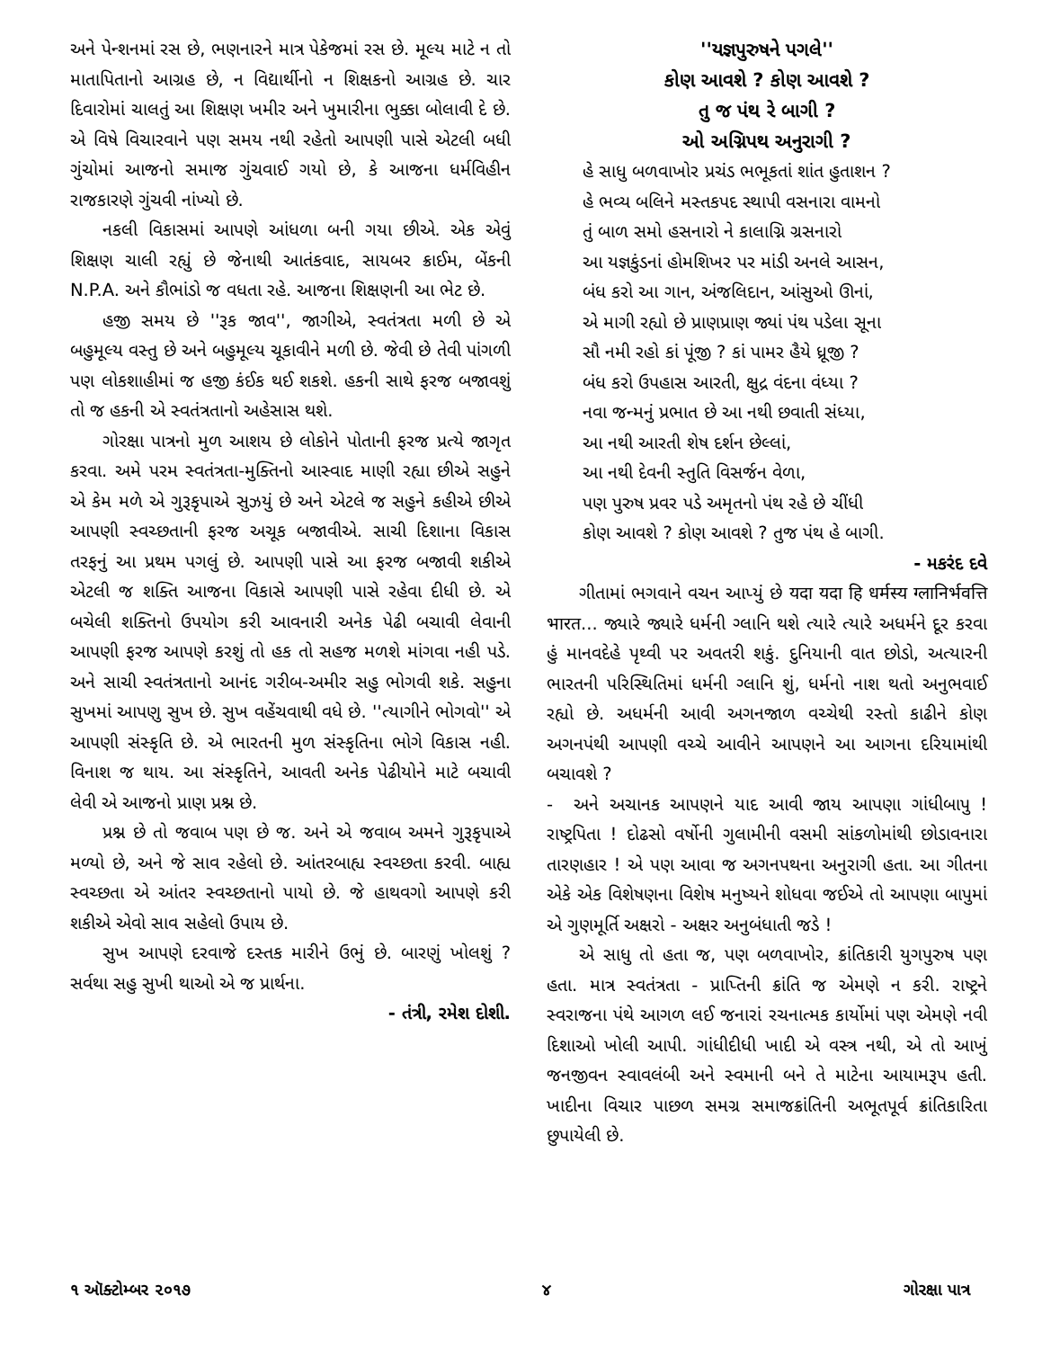અને પેન્શનમાં રસ છે, ભણનારને માત્ર પેકેજમાં રસ છે. મૂલ્ય માટે ન તો માતાપિતાનો આગ્રહ છે, ન વિદ્યાર્થીનો ન શિક્ષકનો આગ્રહ છે. ચાર દિવારોમાં ચાલતું આ શિક્ષણ ખમીર અને ખુમારીના ભુક્કા બોલાવી દે છે. એ વિષે વિચારવાને પણ સમય નથી રહેતો આપણી પાસે એટલી બધી ગુંચોમાં આજનો સમાજ ગુંચવાઈ ગયો છે, કે આજના ધર્મવિહીન રાજકારણે ગુંચવી નાંખ્યો છે.
નકલી વિકાસમાં આપણે આંધળા બની ગયા છીએ. એક એવું શિક્ષણ ચાલી રહ્યું છે જેનાથી આતંકવાદ, સાયબર ક્રાઈમ, બેંકની N.P.A. અને કૌભાંડો જ વધતા રહે. આજના શિક્ષણની આ ભેટ છે.
હજી સમય છે ''રૂક જાવ'', જાગીએ, સ્વતંત્રતા મળી છે એ બહુમૂલ્ય વસ્તુ છે અને બહુમૂલ્ય ચૂકાવીને મળી છે. જેવી છે તેવી પાંગળી પણ લોકશાહીમાં જ હજી કંઈક થઈ શકશે. હકની સાથે ફરજ બજાવશું તો જ હકની એ સ્વતંત્રતાનો અહેસાસ થશે.
ગોરક્ષા પાત્રનો મુળ આશય છે લોકોને પોતાની ફરજ પ્રત્યે જાગૃત કરવા. અમે પરમ સ્વતંત્રતા-મુક્તિનો આસ્વાદ માણી રહ્યા છીએ સહુને એ કેમ મળે એ ગુરૂકૃપાએ સુઝયું છે અને એટલે જ સહુને કહીએ છીએ આપણી સ્વચ્છતાની ફરજ અચૂક બજાવીએ. સાચી દિશાના વિકાસ તરફનું આ પ્રથમ પગલું છે. આપણી પાસે આ ફરજ બજાવી શકીએ એટલી જ શક્તિ આજના વિકાસે આપણી પાસે રહેવા દીધી છે. એ બચેલી શક્તિનો ઉપયોગ કરી આવનારી અનેક પેઢી બચાવી લેવાની આપણી ફરજ આપણે કરશું તો હક તો સહજ મળશે માંગવા નહી પડે. અને સાચી સ્વતંત્રતાનો આનંદ ગરીબ-અમીર સહુ ભોગવી શકે. સહુના સુખમાં આપણુ સુખ છે. સુખ વહેંચવાથી વધે છે. ''ત્યાગીને ભોગવો'' એ આપણી સંસ્કૃતિ છે. એ ભારતની મુળ સંસ્કૃતિના ભોગે વિકાસ નહી. વિનાશ જ થાય. આ સંસ્કૃતિને, આવતી અનેક પેઢીયોને માટે બચાવી લેવી એ આજનો પ્રાણ પ્રશ્ન છે.
પ્રશ્ન છે તો જવાબ પણ છે જ. અને એ જવાબ અમને ગુરૂકૃપાએ મળ્યો છે, અને જે સાવ રહેલો છે. આંતરબાહ્ય સ્વચ્છતા કરવી. બાહ્ય સ્વચ્છતા એ આંતર સ્વચ્છતાનો પાયો છે. જે હાથવગો આપણે કરી શકીએ એવો સાવ સહેલો ઉપાય છે.
સુખ આપણે દરવાજે દસ્તક મારીને ઉભું છે. બારણું ખોલશું ? સર્વથા સહુ સુખી થાઓ એ જ પ્રાર્થના.
- તંત્રી, રમેશ દોશી.
''યજ્ઞપુરુષને પગલે''
કોણ આવશે ? કોણ આવશે ?
તુ જ પંથ રે બાગી ?
ઓ અગ્નિપથ અનુરાગી ?
હે સાધુ બળવાખોર પ્રચંડ ભભૂકતાં શાંત હુતાશન ?
હે ભવ્ય બલિને મસ્તકપદ સ્થાપી વસનારા વામનો
તું બાળ સમો હસનારો ને કાલાગ્નિ ગ્રસનારો
આ યજ્ઞકુંડનાં હોમશિખર પર માંડી અનલે આસન,
બંધ કરો આ ગાન, અંજલિદાન, આંસુઓ ઊનાં,
એ માગી રહ્યો છે પ્રાણપ્રાણ જ્યાં પંથ પડેલા સૂના
સૌ નમી રહો કાં પૂંજી ? કાં પામર હૈયે ધ્રૂજી ?
બંધ કરો ઉપહાસ આરતી, ક્ષુદ્ર વંદના વંધ્યા ?
નવા જન્મનું પ્રભાત છે આ નથી છવાતી સંધ્યા,
આ નથી આરતી શેષ દર્શન છેલ્લાં,
આ નથી દેવની સ્તુતિ વિસર્જન વેળા,
પણ પુરુષ પ્રવર પડે અમૃતનો પંથ રહે છે ચીંધી
કોણ આવશે ? કોણ આવશે ? તુજ પંથ હે બાગી.
- મકરંદ દવે
ગીતામાં ભગવાને વચન આપ્યું છે यदा यदा हि धर्मस्य ग्लानिर्भवत्ति भारत... જ્યારે જ્યારે ધર્મની ગ્લાનિ થશે ત્યારે ત્યારે અધર્મને દૂર કરવા હું માનવદેહે પૃથ્વી પર અવતરી શકું. દુનિયાની વાત છોડો, અત્યારની ભારતની પરિસ્થિતિમાં ધર્મની ગ્લાનિ શું, ધર્મનો નાશ થતો અનુભવાઈ રહ્યો છે. અધર્મની આવી અગનજાળ વચ્ચેથી રસ્તો કાઢીને કોણ અગનપંથી આપણી વચ્ચે આવીને આપણને આ આગના દરિયામાંથી બચાવશે ?
- અને અચાનક આપણને યાદ આવી જાય આપણા ગાંધીબાપુ ! રાષ્ટ્રપિતા ! દોઢસો વર્ષોની ગુલામીની વસમી સાંકળોમાંથી છોડાવનારા તારણહાર ! એ પણ આવા જ અગનપથના અનુરાગી હતા. આ ગીતના એકે એક વિશેષણના વિશેષ મનુષ્યને શોધવા જઈએ તો આપણા બાપુમાં એ ગુણમૂર્તિ અક્ષરો - અક્ષર અનુબંધાતી જડે !
એ સાધુ તો હતા જ, પણ બળવાખોર, ક્રાંતિકારી યુગપુરુષ પણ હતા. માત્ર સ્વતંત્રતા - પ્રાપ્તિની ક્રાંતિ જ એમણે ન કરી. રાષ્ટ્રને સ્વરાજના પંથે આગળ લઈ જનારાં રચનાત્મક કાર્યોમાં પણ એમણે નવી દિશાઓ ખોલી આપી. ગાંધીદીધી ખાદી એ વસ્ત્ર નથી, એ તો આખું જનજીવન સ્વાવલંબી અને સ્વમાની બને તે માટેના આયામરૂપ હતી. ખાદીના વિચાર પાછળ સમગ્ર સમાજક્રાંતિની અભૂતપૂર્વ ક્રાંતિકારિતા છુપાયેલી છે.
૧ ઑક્ટોમ્બર ૨૦૧૭ ૪ ગોરક્ષા પાત્ર